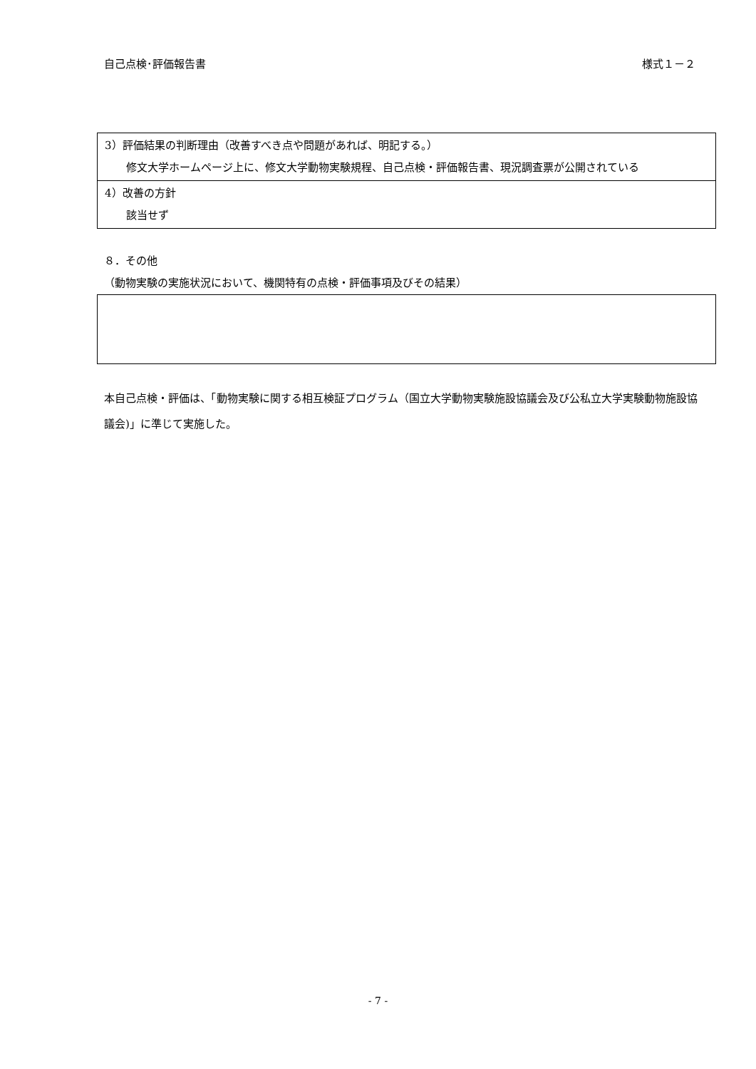自己点検･評価報告書 様式１－２
| 3）評価結果の判断理由（改善すべき点や問題があれば、明記する。） 修文大学ホームページ上に、修文大学動物実験規程、自己点検・評価報告書、現況調査票が公開されている |
| 4）改善の方針 該当せず |
８．その他
（動物実験の実施状況において、機関特有の点検・評価事項及びその結果）
本自己点検・評価は、「動物実験に関する相互検証プログラム（国立大学動物実験施設協議会及び公私立大学実験動物施設協議会)」に準じて実施した。
- 7 -